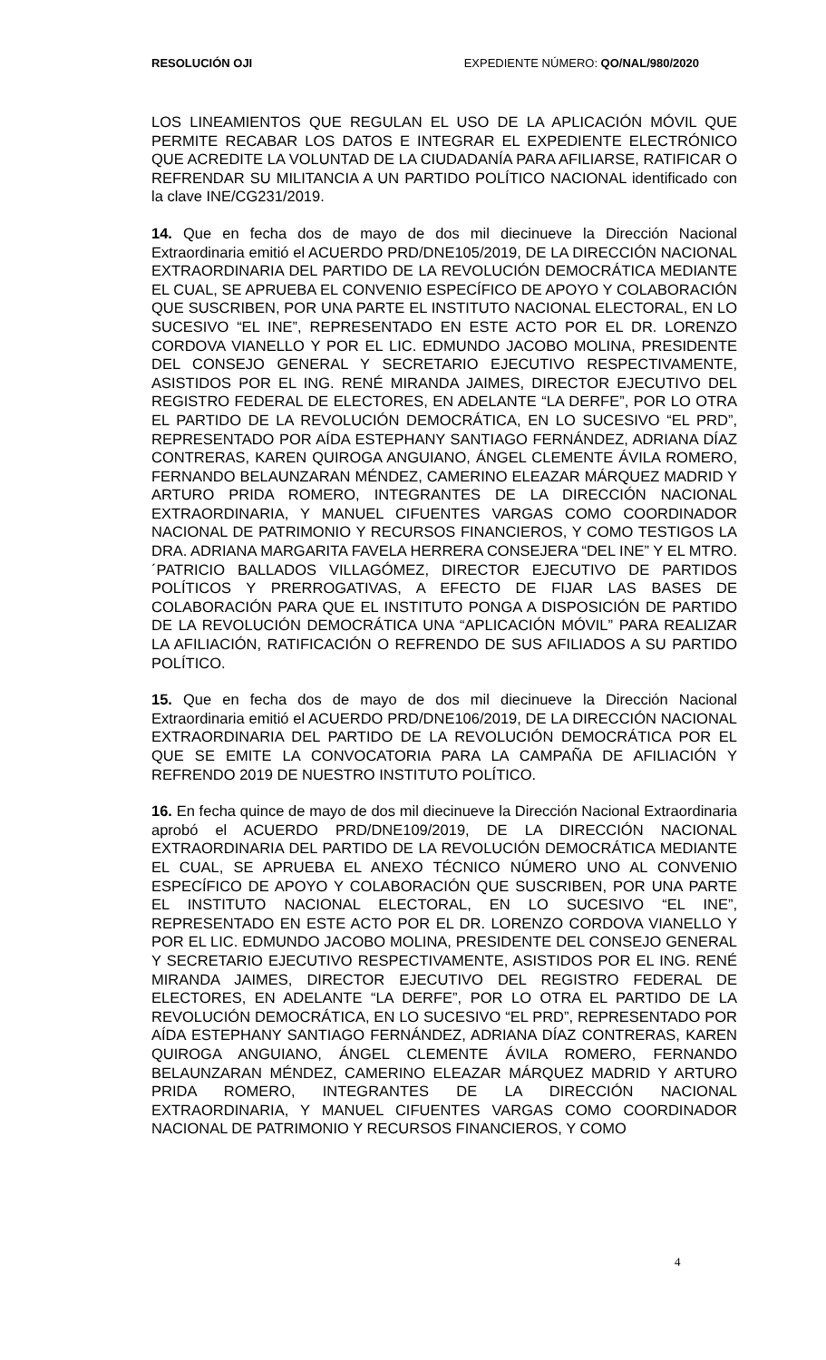RESOLUCIÓN OJI EXPEDIENTE NÚMERO: QO/NAL/980/2020
LOS LINEAMIENTOS QUE REGULAN EL USO DE LA APLICACIÓN MÓVIL QUE PERMITE RECABAR LOS DATOS E INTEGRAR EL EXPEDIENTE ELECTRÓNICO QUE ACREDITE LA VOLUNTAD DE LA CIUDADANÍA PARA AFILIARSE, RATIFICAR O REFRENDAR SU MILITANCIA A UN PARTIDO POLÍTICO NACIONAL identificado con la clave INE/CG231/2019.
14. Que en fecha dos de mayo de dos mil diecinueve la Dirección Nacional Extraordinaria emitió el ACUERDO PRD/DNE105/2019, DE LA DIRECCIÓN NACIONAL EXTRAORDINARIA DEL PARTIDO DE LA REVOLUCIÓN DEMOCRÁTICA MEDIANTE EL CUAL, SE APRUEBA EL CONVENIO ESPECÍFICO DE APOYO Y COLABORACIÓN QUE SUSCRIBEN, POR UNA PARTE EL INSTITUTO NACIONAL ELECTORAL, EN LO SUCESIVO “EL INE”, REPRESENTADO EN ESTE ACTO POR EL DR. LORENZO CORDOVA VIANELLO Y POR EL LIC. EDMUNDO JACOBO MOLINA, PRESIDENTE DEL CONSEJO GENERAL Y SECRETARIO EJECUTIVO RESPECTIVAMENTE, ASISTIDOS POR EL ING. RENÉ MIRANDA JAIMES, DIRECTOR EJECUTIVO DEL REGISTRO FEDERAL DE ELECTORES, EN ADELANTE “LA DERFE”, POR LO OTRA EL PARTIDO DE LA REVOLUCIÓN DEMOCRÁTICA, EN LO SUCESIVO “EL PRD”, REPRESENTADO POR AÍDA ESTEPHANY SANTIAGO FERNÁNDEZ, ADRIANA DÍAZ CONTRERAS, KAREN QUIROGA ANGUIANO, ÁNGEL CLEMENTE ÁVILA ROMERO, FERNANDO BELAUNZARAN MÉNDEZ, CAMERINO ELEAZAR MÁRQUEZ MADRID Y ARTURO PRIDA ROMERO, INTEGRANTES DE LA DIRECCIÓN NACIONAL EXTRAORDINARIA, Y MANUEL CIFUENTES VARGAS COMO COORDINADOR NACIONAL DE PATRIMONIO Y RECURSOS FINANCIEROS, Y COMO TESTIGOS LA DRA. ADRIANA MARGARITA FAVELA HERRERA CONSEJERA “DEL INE” Y EL MTRO. ´PATRICIO BALLADOS VILLAGÓMEZ, DIRECTOR EJECUTIVO DE PARTIDOS POLÍTICOS Y PRERROGATIVAS, A EFECTO DE FIJAR LAS BASES DE COLABORACIÓN PARA QUE EL INSTITUTO PONGA A DISPOSICIÓN DE PARTIDO DE LA REVOLUCIÓN DEMOCRÁTICA UNA “APLICACIÓN MÓVIL” PARA REALIZAR LA AFILIACIÓN, RATIFICACIÓN O REFRENDO DE SUS AFILIADOS A SU PARTIDO POLÍTICO.
15. Que en fecha dos de mayo de dos mil diecinueve la Dirección Nacional Extraordinaria emitió el ACUERDO PRD/DNE106/2019, DE LA DIRECCIÓN NACIONAL EXTRAORDINARIA DEL PARTIDO DE LA REVOLUCIÓN DEMOCRÁTICA POR EL QUE SE EMITE LA CONVOCATORIA PARA LA CAMPAÑA DE AFILIACIÓN Y REFRENDO 2019 DE NUESTRO INSTITUTO POLÍTICO.
16. En fecha quince de mayo de dos mil diecinueve la Dirección Nacional Extraordinaria aprobó el ACUERDO PRD/DNE109/2019, DE LA DIRECCIÓN NACIONAL EXTRAORDINARIA DEL PARTIDO DE LA REVOLUCIÓN DEMOCRÁTICA MEDIANTE EL CUAL, SE APRUEBA EL ANEXO TÉCNICO NÚMERO UNO AL CONVENIO ESPECÍFICO DE APOYO Y COLABORACIÓN QUE SUSCRIBEN, POR UNA PARTE EL INSTITUTO NACIONAL ELECTORAL, EN LO SUCESIVO “EL INE”, REPRESENTADO EN ESTE ACTO POR EL DR. LORENZO CORDOVA VIANELLO Y POR EL LIC. EDMUNDO JACOBO MOLINA, PRESIDENTE DEL CONSEJO GENERAL Y SECRETARIO EJECUTIVO RESPECTIVAMENTE, ASISTIDOS POR EL ING. RENÉ MIRANDA JAIMES, DIRECTOR EJECUTIVO DEL REGISTRO FEDERAL DE ELECTORES, EN ADELANTE “LA DERFE”, POR LO OTRA EL PARTIDO DE LA REVOLUCIÓN DEMOCRÁTICA, EN LO SUCESIVO “EL PRD”, REPRESENTADO POR AÍDA ESTEPHANY SANTIAGO FERNÁNDEZ, ADRIANA DÍAZ CONTRERAS, KAREN QUIROGA ANGUIANO, ÁNGEL CLEMENTE ÁVILA ROMERO, FERNANDO BELAUNZARAN MÉNDEZ, CAMERINO ELEAZAR MÁRQUEZ MADRID Y ARTURO PRIDA ROMERO, INTEGRANTES DE LA DIRECCIÓN NACIONAL EXTRAORDINARIA, Y MANUEL CIFUENTES VARGAS COMO COORDINADOR NACIONAL DE PATRIMONIO Y RECURSOS FINANCIEROS, Y COMO
4